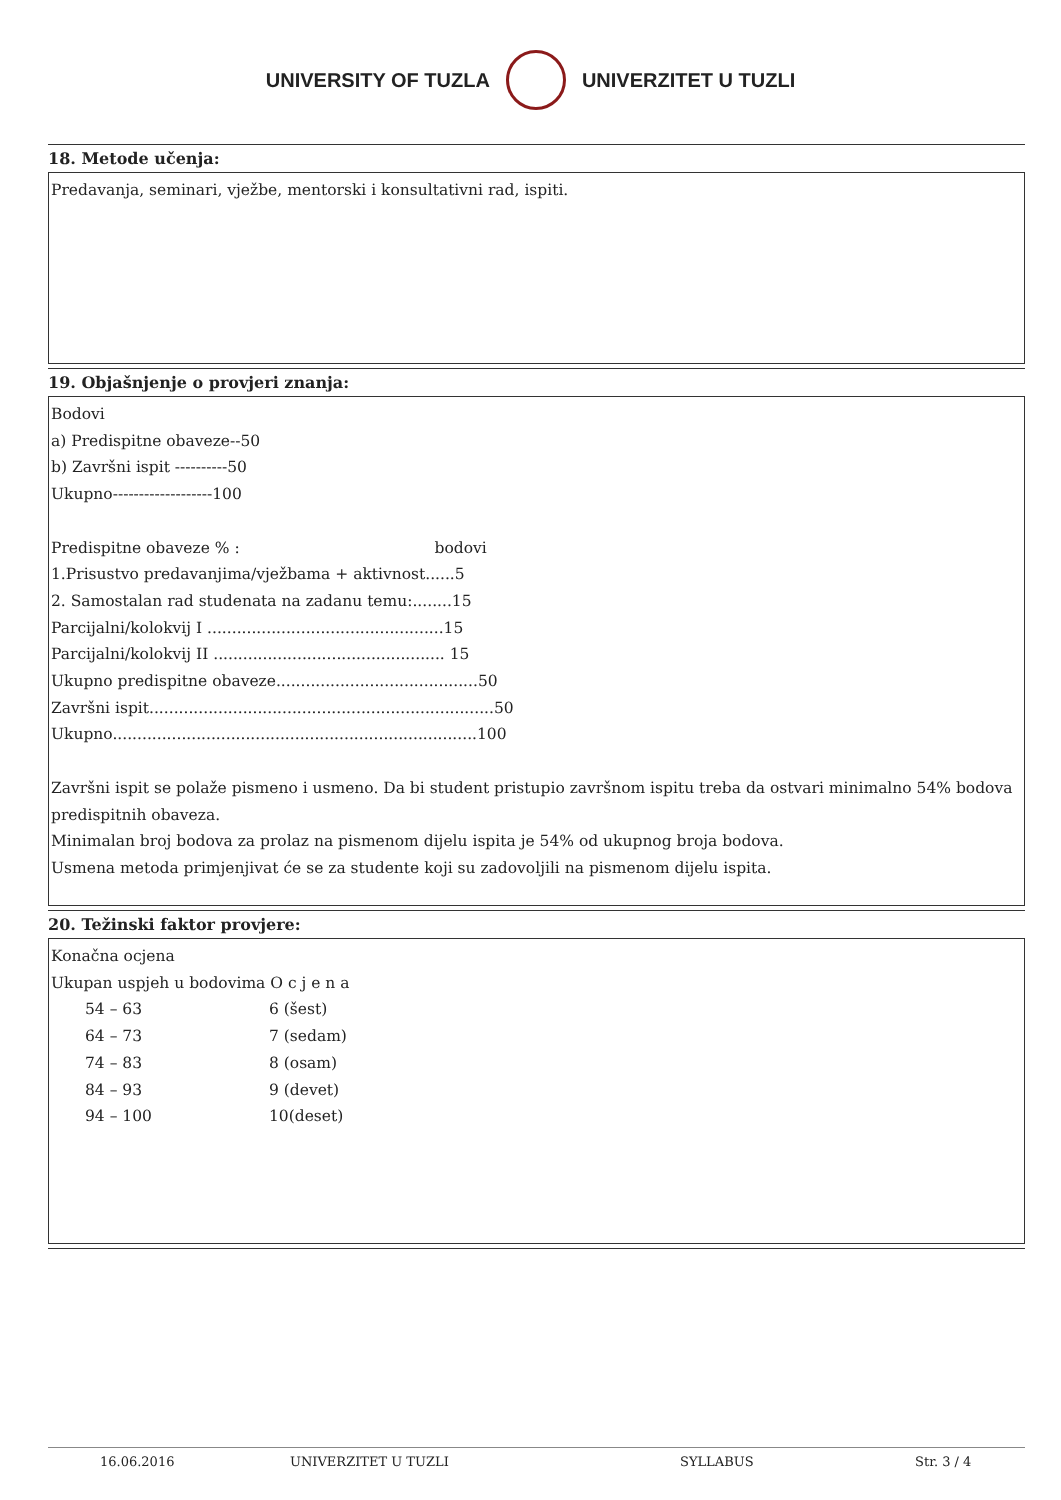UNIVERSITY OF TUZLA UNIVERZITET U TUZLI
18. Metode učenja:
Predavanja, seminari, vježbe, mentorski i konsultativni rad, ispiti.
19. Objašnjenje o provjeri znanja:
Bodovi
a) Predispitne obaveze--50
b) Završni ispit ----------50
Ukupno-------------------100
Predispitne obaveze % : bodovi
1.Prisustvo predavanjima/vježbama + aktivnost......5
2. Samostalan rad studenata na zadanu temu:........15
Parcijalni/kolokvij I ................................................15
Parcijalni/kolokvij II ............................................... 15
Ukupno predispitne obaveze.........................................50
Završni ispit......................................................................50
Ukupno..........................................................................100
Završni ispit se polaže pismeno i usmeno. Da bi student pristupio završnom ispitu treba da ostvari minimalno 54% bodova predispitnih obaveza.
Minimalan broj bodova za prolaz na pismenom dijelu ispita je 54% od ukupnog broja bodova.
Usmena metoda primjenjivat će se za studente koji su zadovoljili na pismenom dijelu ispita.
20. Težinski faktor provjere:
Konačna ocjena
Ukupan uspjeh u bodovima O c j e n a
| 54 – 63 | 6 (šest) |
| 64 – 73 | 7 (sedam) |
| 74 – 83 | 8 (osam) |
| 84 – 93 | 9 (devet) |
| 94 – 100 | 10(deset) |
16.06.2016 UNIVERZITET U TUZLI SYLLABUS Str. 3 / 4